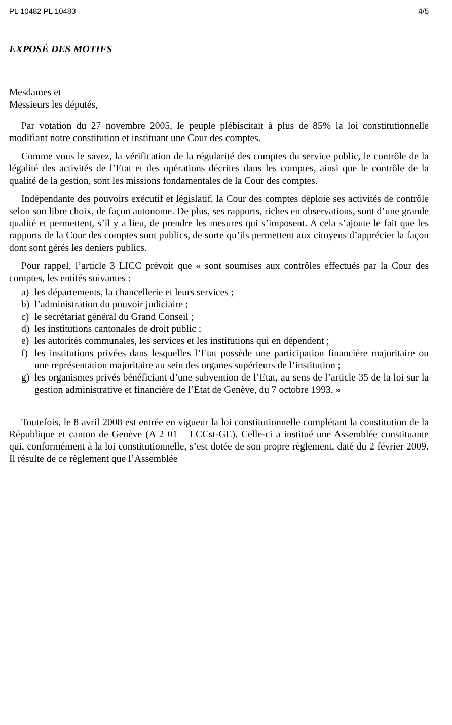PL 10482 PL 10483 4/5
EXPOSÉ DES MOTIFS
Mesdames et
Messieurs les députés,
Par votation du 27 novembre 2005, le peuple plébiscitait à plus de 85% la loi constitutionnelle modifiant notre constitution et instituant une Cour des comptes.
Comme vous le savez, la vérification de la régularité des comptes du service public, le contrôle de la légalité des activités de l’Etat et des opérations décrites dans les comptes, ainsi que le contrôle de la qualité de la gestion, sont les missions fondamentales de la Cour des comptes.
Indépendante des pouvoirs exécutif et législatif, la Cour des comptes déploie ses activités de contrôle selon son libre choix, de façon autonome. De plus, ses rapports, riches en observations, sont d’une grande qualité et permettent, s’il y a lieu, de prendre les mesures qui s’imposent. A cela s’ajoute le fait que les rapports de la Cour des comptes sont publics, de sorte qu’ils permettent aux citoyens d’apprécier la façon dont sont gérés les deniers publics.
Pour rappel, l’article 3 LICC prévoit que « sont soumises aux contrôles effectués par la Cour des comptes, les entités suivantes :
a) les départements, la chancellerie et leurs services ;
b) l’administration du pouvoir judiciaire ;
c) le secrétariat général du Grand Conseil ;
d) les institutions cantonales de droit public ;
e) les autorités communales, les services et les institutions qui en dépendent ;
f) les institutions privées dans lesquelles l’Etat possède une participation financière majoritaire ou une représentation majoritaire au sein des organes supérieurs de l’institution ;
g) les organismes privés bénéficiant d’une subvention de l’Etat, au sens de l’article 35 de la loi sur la gestion administrative et financière de l’Etat de Genève, du 7 octobre 1993. »
Toutefois, le 8 avril 2008 est entrée en vigueur la loi constitutionnelle complétant la constitution de la République et canton de Genève (A 2 01 – LCCst-GE). Celle-ci a institué une Assemblée constituante qui, conformément à la loi constitutionnelle, s’est dotée de son propre règlement, daté du 2 février 2009. Il résulte de ce règlement que l’Assemblée